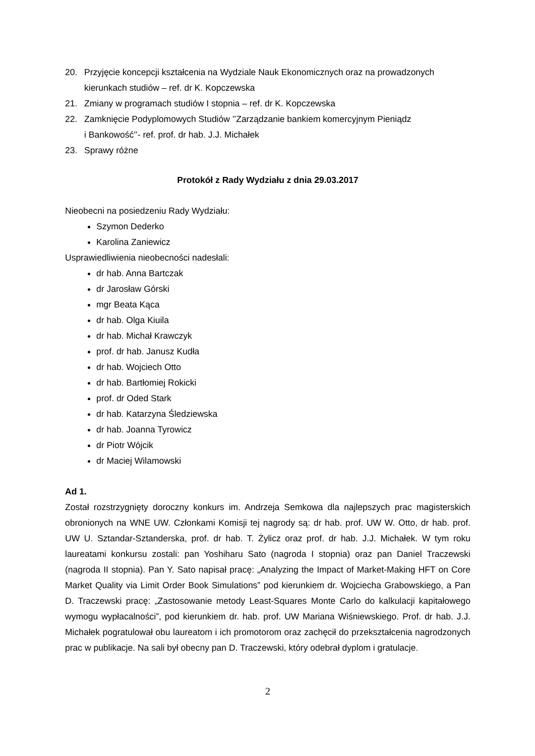20. Przyjęcie koncepcji kształcenia na Wydziale Nauk Ekonomicznych oraz na prowadzonych kierunkach studiów – ref. dr K. Kopczewska
21. Zmiany w programach studiów I stopnia – ref. dr K. Kopczewska
22. Zamknięcie Podyplomowych Studiów ’’Zarządzanie bankiem komercyjnym Pieniądz
i Bankowość’’- ref. prof. dr hab. J.J. Michałek
23. Sprawy różne
Protokół z Rady Wydziału z dnia 29.03.2017
Nieobecni na posiedzeniu Rady Wydziału:
Szymon Dederko
Karolina Zaniewicz
Usprawiedliwienia nieobecności nadesłali:
dr hab. Anna Bartczak
dr Jarosław Górski
mgr Beata Kąca
dr hab. Olga Kiuila
dr hab. Michał Krawczyk
prof. dr hab. Janusz Kudła
dr hab. Wojciech Otto
dr hab. Bartłomiej Rokicki
prof. dr Oded Stark
dr hab. Katarzyna Śledziewska
dr hab. Joanna Tyrowicz
dr Piotr Wójcik
dr Maciej Wilamowski
Ad 1.
Został rozstrzygnięty doroczny konkurs im. Andrzeja Semkowa dla najlepszych prac magisterskich obronionych na WNE UW. Członkami Komisji tej nagrody są: dr hab. prof. UW W. Otto, dr hab. prof. UW U. Sztandar-Sztanderska, prof. dr hab. T. Żylicz oraz prof. dr hab. J.J. Michałek. W tym roku laureatami konkursu zostali: pan Yoshiharu Sato (nagroda I stopnia) oraz pan Daniel Traczewski (nagroda II stopnia). Pan Y. Sato napisał pracę: „Analyzing the Impact of Market-Making HFT on Core Market Quality via Limit Order Book Simulations” pod kierunkiem dr. Wojciecha Grabowskiego, a Pan D. Traczewski pracę: „Zastosowanie metody Least-Squares Monte Carlo do kalkulacji kapitałowego wymogu wypłacalności”, pod kierunkiem dr. hab. prof. UW Mariana Wiśniewskiego. Prof. dr hab. J.J. Michałek pogratulował obu laureatom i ich promotorom oraz zachęcił do przekształcenia nagrodzonych prac w publikacje. Na sali był obecny pan D. Traczewski, który odebrał dyplom i gratulacje.
2